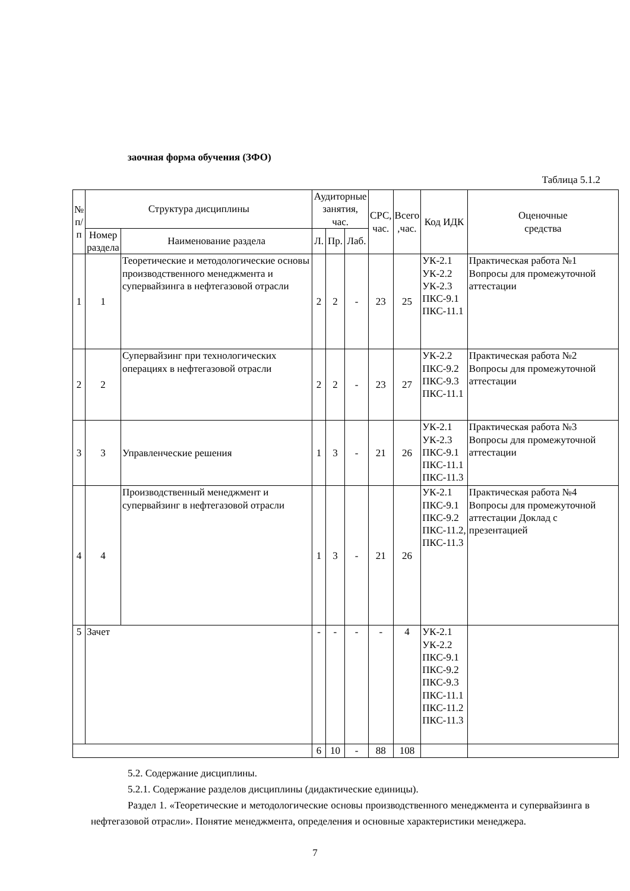заочная форма обучения (ЗФО)
Таблица 5.1.2
| № п/ п | Структура дисциплины | | Аудиторные занятия, час. | | | СРС, час. | Всего ,час. | Код ИДК | Оценочные средства |
| --- | --- | --- | --- | --- | --- | --- | --- | --- | --- |
| | Номер раздела | Наименование раздела | Л. | Пр. | Лаб. | | | | |
| 1 | 1 | Теоретические и методологические основы производственного менеджмента и супервайзинга в нефтегазовой отрасли | 2 | 2 | - | 23 | 25 | УК-2.1 УК-2.2 УК-2.3 ПКС-9.1 ПКС-11.1 | Практическая работа №1 Вопросы для промежуточной аттестации |
| 2 | 2 | Супервайзинг при технологических операциях в нефтегазовой отрасли | 2 | 2 | - | 23 | 27 | УК-2.2 ПКС-9.2 ПКС-9.3 ПКС-11.1 | Практическая работа №2 Вопросы для промежуточной аттестации |
| 3 | 3 | Управленческие решения | 1 | 3 | - | 21 | 26 | УК-2.1 УК-2.3 ПКС-9.1 ПКС-11.1 ПКС-11.3 | Практическая работа №3 Вопросы для промежуточной аттестации |
| 4 | 4 | Производственный менеджмент и супервайзинг в нефтегазовой отрасли | 1 | 3 | - | 21 | 26 | УК-2.1 ПКС-9.1 ПКС-9.2 ПКС-11.2, ПКС-11.3 | Практическая работа №4 Вопросы для промежуточной аттестации Доклад с презентацией |
| 5 | Зачет | | - | - | - | - | 4 | УК-2.1 УК-2.2 ПКС-9.1 ПКС-9.2 ПКС-9.3 ПКС-11.1 ПКС-11.2 ПКС-11.3 | |
| | | | 6 | 10 | - | 88 | 108 | | |
5.2. Содержание дисциплины.
5.2.1. Содержание разделов дисциплины (дидактические единицы).
Раздел 1. «Теоретические и методологические основы производственного менеджмента и супервайзинга в нефтегазовой отрасли». Понятие менеджмента, определения и основные характеристики менеджера.
7